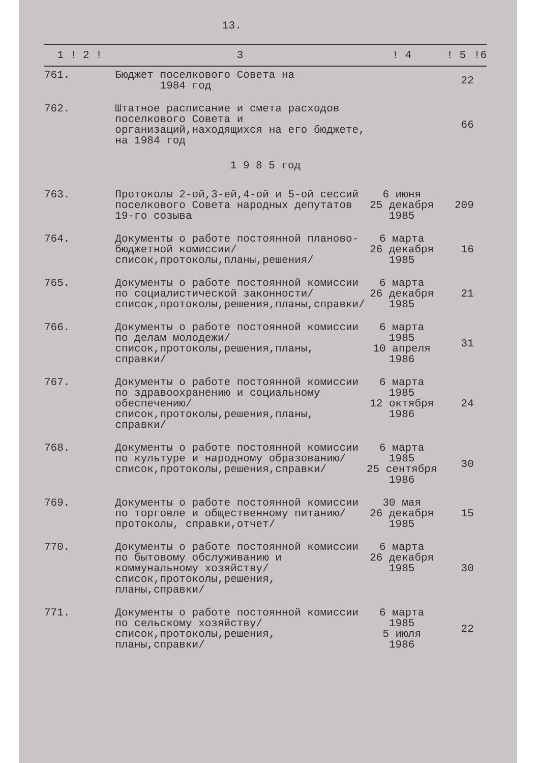13.
| 1 ! 2 ! | 3 | ! 4 | ! 5 | !6 |
| --- | --- | --- | --- | --- |
| 761. | Бюджет поселкового Совета на 1984 год | | 22 | |
| 762. | Штатное расписание и смета расходов поселкового Совета и организаций,находящихся на его бюджете, на 1984 год | | 66 | |
| 1 9 8 5 год | | | | |
| 763. | Протоколы 2-ой,3-ей,4-ой и 5-ой сессий поселкового Совета народных депутатов 19-го созыва | 6 июня 25 декабря 1985 | 209 | |
| 764. | Документы о работе постоянной планово-бюджетной комиссии/список,протоколы,планы,решения/ | 6 марта 26 декабря 1985 | 16 | |
| 765. | Документы о работе постоянной комиссии по социалистической законности/список,протоколы,решения,планы,справки/ | 6 марта 26 декабря 1985 | 21 | |
| 766. | Документы о работе постоянной комиссии по делам молодежи/список,протоколы,решения,планы, справки/ | 6 марта 1985 10 апреля 1986 | 31 | |
| 767. | Документы о работе постоянной комиссии по здравоохранению и социальному обеспечению/список,протоколы,решения,планы, справки/ | 6 марта 1985 12 октября 1986 | 24 | |
| 768. | Документы о работе постоянной комиссии по культуре и народному образованию/список,протоколы,решения,справки/ | 6 марта 1985 25 сентября 1986 | 30 | |
| 769. | Документы о работе постоянной комиссии по торговле и общественному питанию/протоколы, справки,отчет/ | 30 мая 26 декабря 1985 | 15 | |
| 770. | Документы о работе постоянной комиссии по бытовому обслуживанию и коммунальному хозяйству/список,протоколы,решения, планы,справки/ | 6 марта 26 декабря 1985 | 30 | |
| 771. | Документы о работе постоянной комиссии по сельскому хозяйству/список,протоколы,решения, планы,справки/ | 6 марта 1985 5 июля 1986 | 22 | |